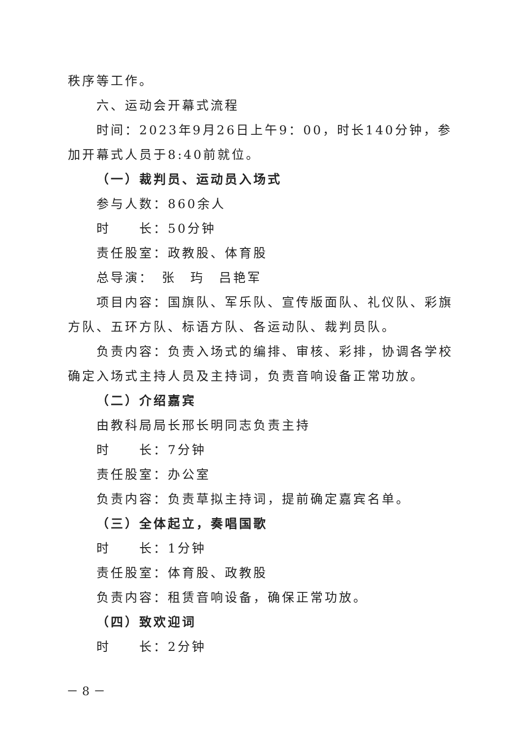秩序等工作。
六、运动会开幕式流程
时间：2023年9月26日上午9：00，时长140分钟，参加开幕式人员于8:40前就位。
（一）裁判员、运动员入场式
参与人数：860余人
时　　长：50分钟
责任股室：政教股、体育股
总导演：　张　玙　吕艳军
项目内容：国旗队、军乐队、宣传版面队、礼仪队、彩旗方队、五环方队、标语方队、各运动队、裁判员队。
负责内容：负责入场式的编排、审核、彩排，协调各学校确定入场式主持人员及主持词，负责音响设备正常功放。
（二）介绍嘉宾
由教科局局长邢长明同志负责主持
时　　长：7分钟
责任股室：办公室
负责内容：负责草拟主持词，提前确定嘉宾名单。
（三）全体起立，奏唱国歌
时　　长：1分钟
责任股室：体育股、政教股
负责内容：租赁音响设备，确保正常功放。
（四）致欢迎词
时　　长：2分钟
－ 8 －